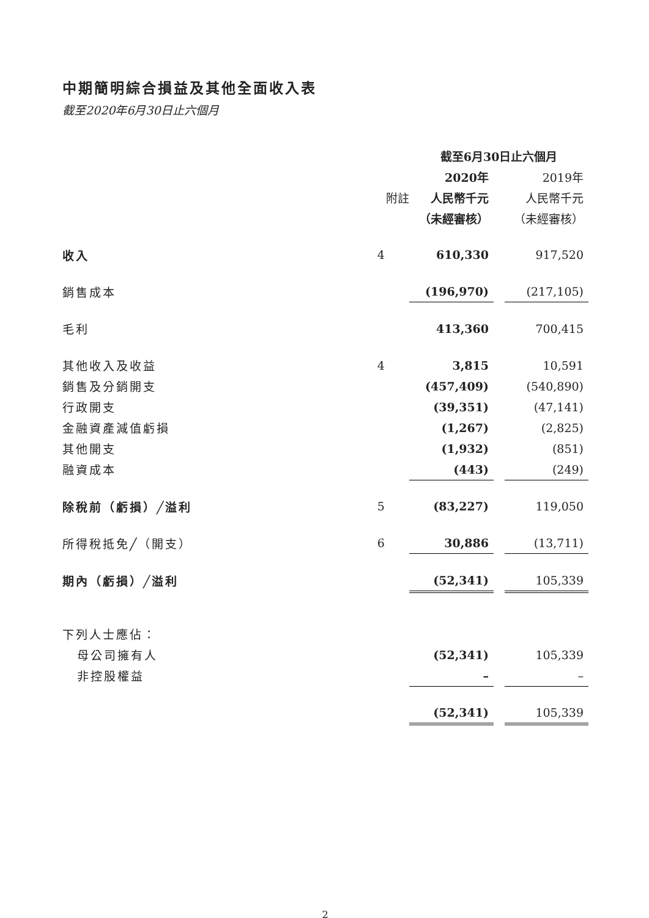中期簡明綜合損益及其他全面收入表
截至2020年6月30日止六個月
| | | 截至6月30日止六個月 | | |
| | | 2020年 | | 2019年 |
| | 附註 | 人民幣千元 | | 人民幣千元 |
| | | （未經審核） | | （未經審核） |
| 收入 | 4 | 610,330 | | 917,520 |
| 銷售成本 | | (196,970) | | (217,105) |
| 毛利 | | 413,360 | | 700,415 |
| 其他收入及收益 | 4 | 3,815 | | 10,591 |
| 銷售及分銷開支 | | (457,409) | | (540,890) |
| 行政開支 | | (39,351) | | (47,141) |
| 金融資產減值虧損 | | (1,267) | | (2,825) |
| 其他開支 | | (1,932) | | (851) |
| 融資成本 | | (443) | | (249) |
| 除稅前（虧損）╱溢利 | 5 | (83,227) | | 119,050 |
| 所得稅抵免╱（開支） | 6 | 30,886 | | (13,711) |
| 期內（虧損）╱溢利 | | (52,341) | | 105,339 |
| 下列人士應佔： | | | | |
| 母公司擁有人 | | (52,341) | | 105,339 |
| 非控股權益 | | – | | – |
| | | (52,341) | | 105,339 |
2